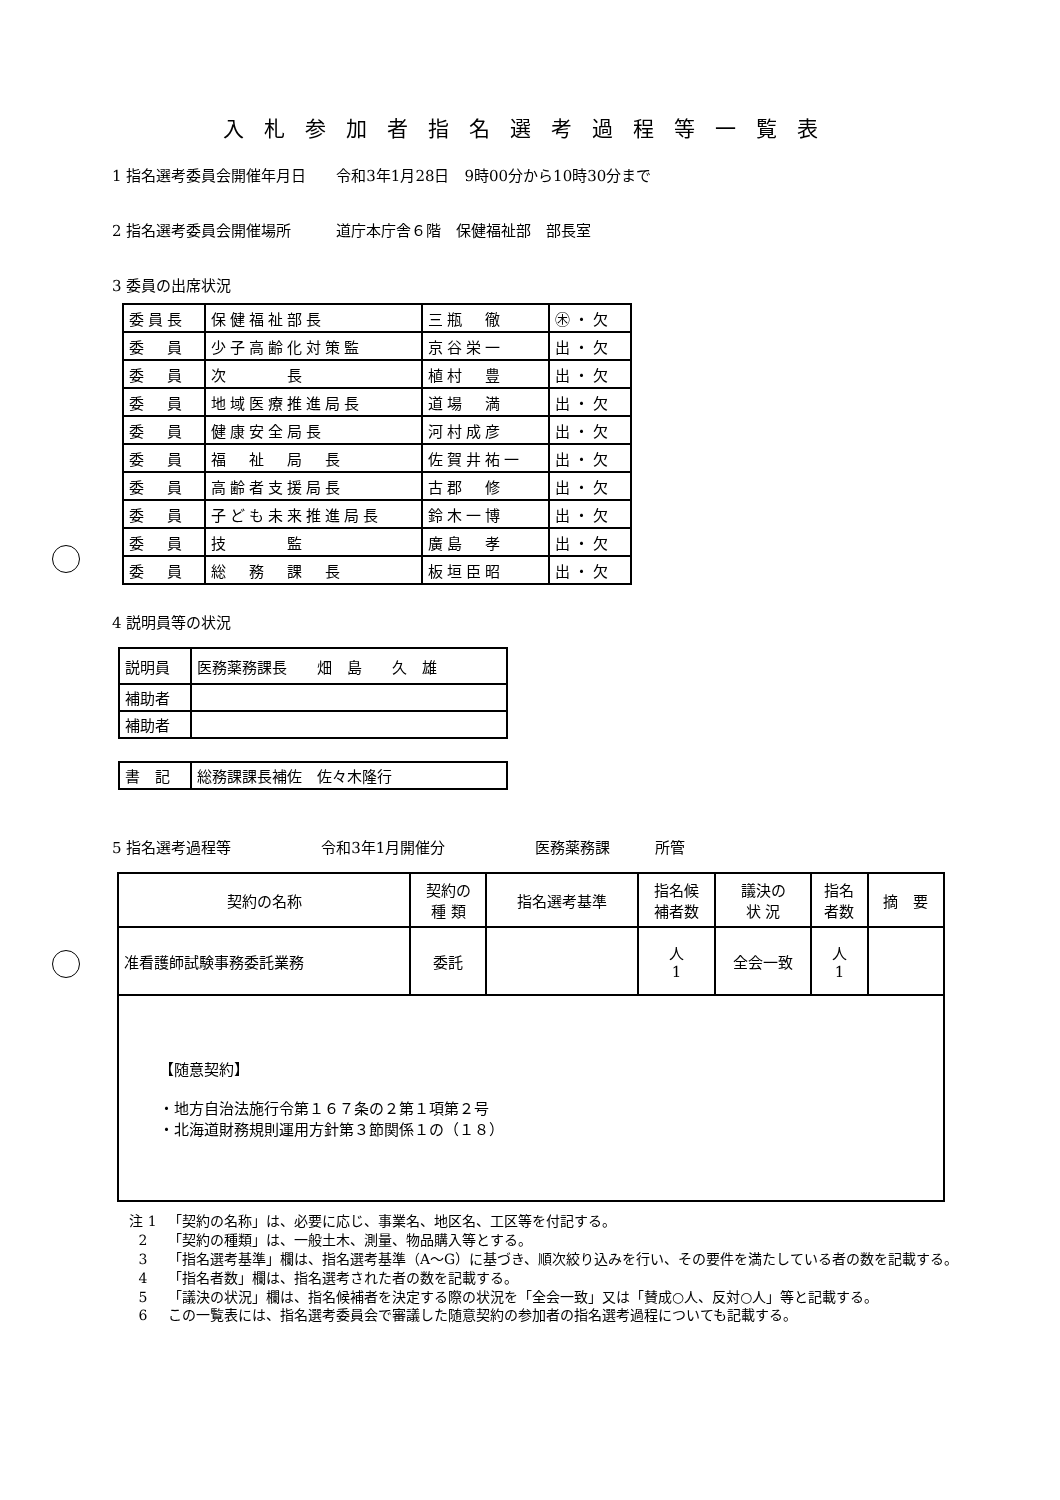入札参加者指名選考過程等一覧表
1 指名選考委員会開催年月日　　令和3年1月28日　9時00分から10時30分まで
2 指名選考委員会開催場所　　　道庁本庁舎６階　保健福祉部　部長室
3 委員の出席状況
| 委員長 | 保健福祉部長 | 三瓶 徹 | ㊍・欠 |
| 委 員 | 少子高齢化対策監 | 京谷栄一 | 出・欠 |
| 委 員 | 次 長 | 植村 豊 | 出・欠 |
| 委 員 | 地域医療推進局長 | 道場 満 | 出・欠 |
| 委 員 | 健康安全局長 | 河村成彦 | 出・欠 |
| 委 員 | 福 祉 局 長 | 佐賀井祐一 | 出・欠 |
| 委 員 | 高齢者支援局長 | 古郡 修 | 出・欠 |
| 委 員 | 子ども未来推進局長 | 鈴木一博 | 出・欠 |
| 委 員 | 技 監 | 廣島 孝 | 出・欠 |
| 委 員 | 総 務 課 長 | 板垣臣昭 | 出・欠 |
4 説明員等の状況
| 説明員 | 医務薬務課長 畑 島 久 雄 |
| 補助者 | |
| 補助者 | |
| 書 記 | 総務課課長補佐 佐々木隆行 |
5 指名選考過程等　　　　　　令和3年1月開催分　　　　　　医務薬務課　　　所管
| 契約の名称 | 契約の 種 類 | 指名選考基準 | 指名候 補者数 | 議決の 状 況 | 指名 者数 | 摘 要 |
| --- | --- | --- | --- | --- | --- | --- |
| 准看護師試験事務委託業務 | 委託 | | 人 1 | 全会一致 | 人 1 | |
| 【随意契約】 ・地方自治法施行令第１６７条の２第１項第２号 ・北海道財務規則運用方針第３節関係１の（１８） | | | | | | |
注 1 「契約の名称」は、必要に応じ、事業名、地区名、工区等を付記する。
2 「契約の種類」は、一般土木、測量、物品購入等とする。
3 「指名選考基準」欄は、指名選考基準（A～G）に基づき、順次絞り込みを行い、その要件を満たしている者の数を記載する。
4 「指名者数」欄は、指名選考された者の数を記載する。
5 「議決の状況」欄は、指名候補者を決定する際の状況を「全会一致」又は「賛成○人、反対○人」等と記載する。
6 この一覧表には、指名選考委員会で審議した随意契約の参加者の指名選考過程についても記載する。